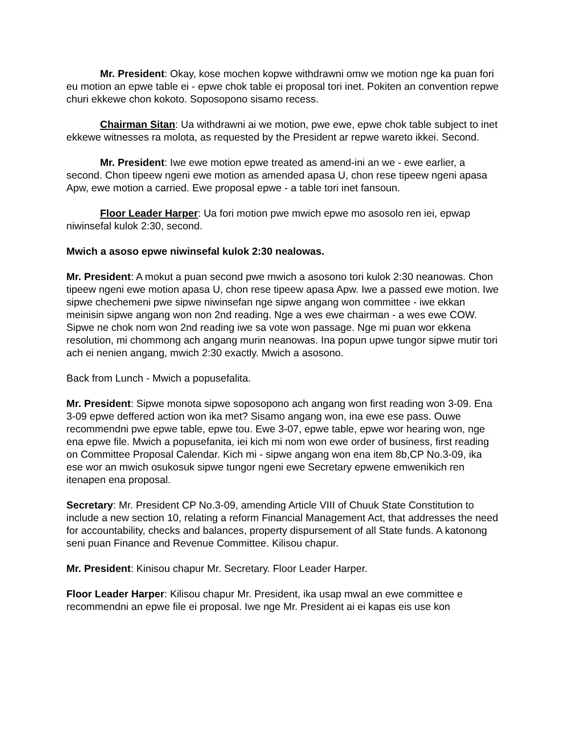Mr. President: Okay, kose mochen kopwe withdrawni omw we motion nge ka puan fori eu motion an epwe table ei - epwe chok table ei proposal tori inet. Pokiten an convention repwe churi ekkewe chon kokoto. Soposopono sisamo recess.
Chairman Sitan: Ua withdrawni ai we motion, pwe ewe, epwe chok table subject to inet ekkewe witnesses ra molota, as requested by the President ar repwe wareto ikkei. Second.
Mr. President: Iwe ewe motion epwe treated as amend-ini an we - ewe earlier, a second. Chon tipeew ngeni ewe motion as amended apasa U, chon rese tipeew ngeni apasa Apw, ewe motion a carried. Ewe proposal epwe - a table tori inet fansoun.
Floor Leader Harper: Ua fori motion pwe mwich epwe mo asosolo ren iei, epwap niwinsefal kulok 2:30, second.
Mwich a asoso epwe niwinsefal kulok 2:30 nealowas.
Mr. President: A mokut a puan second pwe mwich a asosono tori kulok 2:30 neanowas. Chon tipeew ngeni ewe motion apasa U, chon rese tipeew apasa Apw. Iwe a passed ewe motion. Iwe sipwe chechemeni pwe sipwe niwinsefan nge sipwe angang won committee - iwe ekkan meinisin sipwe angang won non 2nd reading. Nge a wes ewe chairman - a wes ewe COW. Sipwe ne chok nom won 2nd reading iwe sa vote won passage. Nge mi puan wor ekkena resolution, mi chommong ach angang murin neanowas. Ina popun upwe tungor sipwe mutir tori ach ei nenien angang, mwich 2:30 exactly. Mwich a asosono.
Back from Lunch - Mwich a popusefalita.
Mr. President: Sipwe monota sipwe soposopono ach angang won first reading won 3-09. Ena 3-09 epwe deffered action won ika met? Sisamo angang won, ina ewe ese pass. Ouwe recommendni pwe epwe table, epwe tou. Ewe 3-07, epwe table, epwe wor hearing won, nge ena epwe file. Mwich a popusefanita, iei kich mi nom won ewe order of business, first reading on Committee Proposal Calendar. Kich mi - sipwe angang won ena item 8b,CP No.3-09, ika ese wor an mwich osukosuk sipwe tungor ngeni ewe Secretary epwene emwenikich ren itenapen ena proposal.
Secretary: Mr. President CP No.3-09, amending Article VIII of Chuuk State Constitution to include a new section 10, relating a reform Financial Management Act, that addresses the need for accountability, checks and balances, property dispursement of all State funds. A katonong seni puan Finance and Revenue Committee. Kilisou chapur.
Mr. President: Kinisou chapur Mr. Secretary. Floor Leader Harper.
Floor Leader Harper: Kilisou chapur Mr. President, ika usap mwal an ewe committee e recommendni an epwe file ei proposal. Iwe nge Mr. President ai ei kapas eis use kon